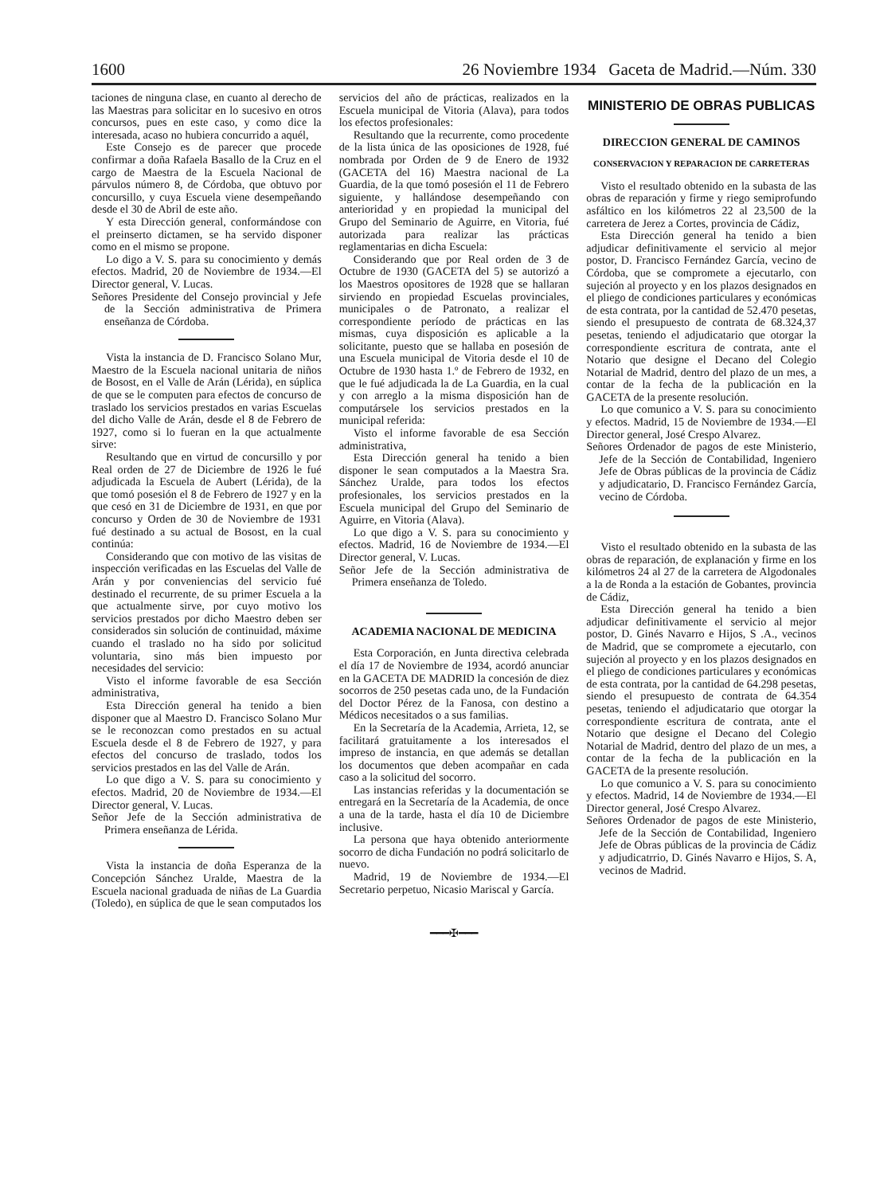1600 26 Noviembre 1934 Gaceta de Madrid.—Núm. 330
taciones de ninguna clase, en cuanto al derecho de las Maestras para solicitar en lo sucesivo en otros concursos, pues en este caso, y como dice la interesada, acaso no hubiera concurrido a aquél,
Este Consejo es de parecer que procede confirmar a doña Rafaela Basallo de la Cruz en el cargo de Maestra de la Escuela Nacional de párvulos número 8, de Córdoba, que obtuvo por concursillo, y cuya Escuela viene desempeñando desde el 30 de Abril de este año.
Y esta Dirección general, conformándose con el preinserto dictamen, se ha servido disponer como en el mismo se propone.
Lo digo a V. S. para su conocimiento y demás efectos. Madrid, 20 de Noviembre de 1934.—El Director general, V. Lucas.
Señores Presidente del Consejo provincial y Jefe de la Sección administrativa de Primera enseñanza de Córdoba.
Vista la instancia de D. Francisco Solano Mur, Maestro de la Escuela nacional unitaria de niños de Bosost, en el Valle de Arán (Lérida), en súplica de que se le computen para efectos de concurso de traslado los servicios prestados en varias Escuelas del dicho Valle de Arán, desde el 8 de Febrero de 1927, como si lo fueran en la que actualmente sirve:
Resultando que en virtud de concursillo y por Real orden de 27 de Diciembre de 1926 le fué adjudicada la Escuela de Aubert (Lérida), de la que tomó posesión el 8 de Febrero de 1927 y en la que cesó en 31 de Diciembre de 1931, en que por concurso y Orden de 30 de Noviembre de 1931 fué destinado a su actual de Bosost, en la cual continúa:
Considerando que con motivo de las visitas de inspección verificadas en las Escuelas del Valle de Arán y por conveniencias del servicio fué destinado el recurrente, de su primer Escuela a la que actualmente sirve, por cuyo motivo los servicios prestados por dicho Maestro deben ser considerados sin solución de continuidad, máxime cuando el traslado no ha sido por solicitud voluntaria, sino más bien impuesto por necesidades del servicio:
Visto el informe favorable de esa Sección administrativa,
Esta Dirección general ha tenido a bien disponer que al Maestro D. Francisco Solano Mur se le reconozcan como prestados en su actual Escuela desde el 8 de Febrero de 1927, y para efectos del concurso de traslado, todos los servicios prestados en las del Valle de Arán.
Lo que digo a V. S. para su conocimiento y efectos. Madrid, 20 de Noviembre de 1934.—El Director general, V. Lucas.
Señor Jefe de la Sección administrativa de Primera enseñanza de Lérida.
Vista la instancia de doña Esperanza de la Concepción Sánchez Uralde, Maestra de la Escuela nacional graduada de niñas de La Guardia (Toledo), en súplica de que le sean computados los
servicios del año de prácticas, realizados en la Escuela municipal de Vitoria (Alava), para todos los efectos profesionales:
Resultando que la recurrente, como procedente de la lista única de las oposiciones de 1928, fué nombrada por Orden de 9 de Enero de 1932 (GACETA del 16) Maestra nacional de La Guardia, de la que tomó posesión el 11 de Febrero siguiente, y hallándose desempeñando con anterioridad y en propiedad la municipal del Grupo del Seminario de Aguirre, en Vitoria, fué autorizada para realizar las prácticas reglamentarias en dicha Escuela:
Considerando que por Real orden de 3 de Octubre de 1930 (GACETA del 5) se autorizó a los Maestros opositores de 1928 que se hallaran sirviendo en propiedad Escuelas provinciales, municipales o de Patronato, a realizar el correspondiente período de prácticas en las mismas, cuya disposición es aplicable a la solicitante, puesto que se hallaba en posesión de una Escuela municipal de Vitoria desde el 10 de Octubre de 1930 hasta 1.º de Febrero de 1932, en que le fué adjudicada la de La Guardia, en la cual y con arreglo a la misma disposición han de computársele los servicios prestados en la municipal referida:
Visto el informe favorable de esa Sección administrativa,
Esta Dirección general ha tenido a bien disponer le sean computados a la Maestra Sra. Sánchez Uralde, para todos los efectos profesionales, los servicios prestados en la Escuela municipal del Grupo del Seminario de Aguirre, en Vitoria (Alava).
Lo que digo a V. S. para su conocimiento y efectos. Madrid, 16 de Noviembre de 1934.—El Director general, V. Lucas.
Señor Jefe de la Sección administrativa de Primera enseñanza de Toledo.
ACADEMIA NACIONAL DE MEDICINA
Esta Corporación, en Junta directiva celebrada el día 17 de Noviembre de 1934, acordó anunciar en la GACETA DE MADRID la concesión de diez socorros de 250 pesetas cada uno, de la Fundación del Doctor Pérez de la Fanosa, con destino a Médicos necesitados o a sus familias.
En la Secretaría de la Academia, Arrieta, 12, se facilitará gratuitamente a los interesados el impreso de instancia, en que además se detallan los documentos que deben acompañar en cada caso a la solicitud del socorro.
Las instancias referidas y la documentación se entregará en la Secretaría de la Academia, de once a una de la tarde, hasta el día 10 de Diciembre inclusive.
La persona que haya obtenido anteriormente socorro de dicha Fundación no podrá solicitarlo de nuevo.
Madrid, 19 de Noviembre de 1934.—El Secretario perpetuo, Nicasio Mariscal y García.
━━━✠━━━
MINISTERIO DE OBRAS PUBLICAS
DIRECCION GENERAL DE CAMINOS
CONSERVACION Y REPARACION DE CARRETERAS
Visto el resultado obtenido en la subasta de las obras de reparación y firme y riego semiprofundo asfáltico en los kilómetros 22 al 23,500 de la carretera de Jerez a Cortes, provincia de Cádiz,
Esta Dirección general ha tenido a bien adjudicar definitivamente el servicio al mejor postor, D. Francisco Fernández García, vecino de Córdoba, que se compromete a ejecutarlo, con sujeción al proyecto y en los plazos designados en el pliego de condiciones particulares y económicas de esta contrata, por la cantidad de 52.470 pesetas, siendo el presupuesto de contrata de 68.324,37 pesetas, teniendo el adjudicatario que otorgar la correspondiente escritura de contrata, ante el Notario que designe el Decano del Colegio Notarial de Madrid, dentro del plazo de un mes, a contar de la fecha de la publicación en la GACETA de la presente resolución.
Lo que comunico a V. S. para su conocimiento y efectos. Madrid, 15 de Noviembre de 1934.—El Director general, José Crespo Alvarez.
Señores Ordenador de pagos de este Ministerio, Jefe de la Sección de Contabilidad, Ingeniero Jefe de Obras públicas de la provincia de Cádiz y adjudicatario, D. Francisco Fernández García, vecino de Córdoba.
Visto el resultado obtenido en la subasta de las obras de reparación, de explanación y firme en los kilómetros 24 al 27 de la carretera de Algodonales a la de Ronda a la estación de Gobantes, provincia de Cádiz,
Esta Dirección general ha tenido a bien adjudicar definitivamente el servicio al mejor postor, D. Ginés Navarro e Hijos, S .A., vecinos de Madrid, que se compromete a ejecutarlo, con sujeción al proyecto y en los plazos designados en el pliego de condiciones particulares y económicas de esta contrata, por la cantidad de 64.298 pesetas, siendo el presupuesto de contrata de 64.354 pesetas, teniendo el adjudicatario que otorgar la correspondiente escritura de contrata, ante el Notario que designe el Decano del Colegio Notarial de Madrid, dentro del plazo de un mes, a contar de la fecha de la publicación en la GACETA de la presente resolución.
Lo que comunico a V. S. para su conocimiento y efectos. Madrid, 14 de Noviembre de 1934.—El Director general, José Crespo Alvarez.
Señores Ordenador de pagos de este Ministerio, Jefe de la Sección de Contabilidad, Ingeniero Jefe de Obras públicas de la provincia de Cádiz y adjudicatrrio, D. Ginés Navarro e Hijos, S. A, vecinos de Madrid.